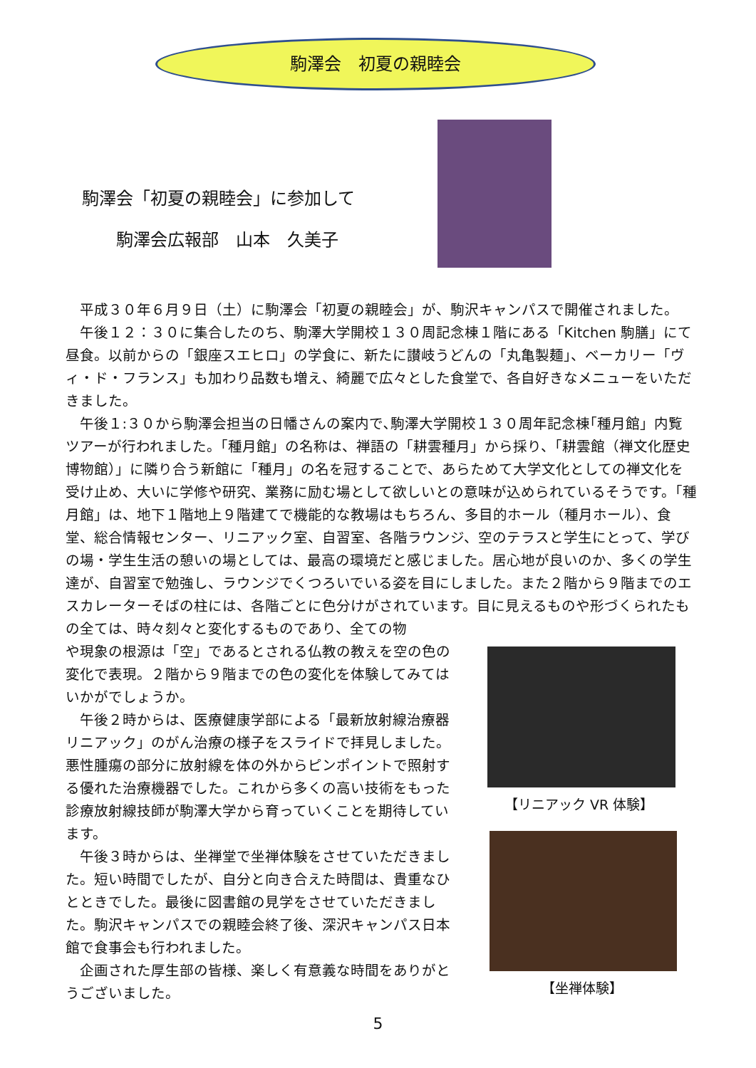駒澤会　初夏の親睦会
駒澤会「初夏の親睦会」に参加して
　　駒澤会広報部　山本　久美子
平成３０年６月９日（土）に駒澤会「初夏の親睦会」が、駒沢キャンパスで開催されました。
午後１２：３０に集合したのち、駒澤大学開校１３０周記念棟１階にある「Kitchen 駒膳」にて昼食。以前からの「銀座スエヒロ」の学食に、新たに讃岐うどんの「丸亀製麺」、ベーカリー「ヴィ・ド・フランス」も加わり品数も増え、綺麗で広々とした食堂で、各自好きなメニューをいただきました。
午後１:３０から駒澤会担当の日幡さんの案内で､駒澤大学開校１３０周年記念棟｢種月館」内覧ツアーが行われました。「種月館」の名称は、禅語の「耕雲種月」から採り、「耕雲館（禅文化歴史博物館）」に隣り合う新館に「種月」の名を冠することで、あらためて大学文化としての禅文化を受け止め、大いに学修や研究、業務に励む場として欲しいとの意味が込められているそうです。「種月館」は、地下１階地上９階建てで機能的な教場はもちろん、多目的ホール（種月ホール）、食堂、総合情報センター、リニアック室、自習室、各階ラウンジ、空のテラスと学生にとって、学びの場・学生生活の憩いの場としては、最高の環境だと感じました。居心地が良いのか、多くの学生達が、自習室で勉強し、ラウンジでくつろいでいる姿を目にしました。また２階から９階までのエスカレーターそばの柱には、各階ごとに色分けがされています。目に見えるものや形づくられたもの全ては、時々刻々と変化するものであり、全ての物
や現象の根源は「空」であるとされる仏教の教えを空の色の変化で表現。２階から９階までの色の変化を体験してみてはいかがでしょうか。
午後２時からは、医療健康学部による「最新放射線治療器リニアック」のがん治療の様子をスライドで拝見しました。悪性腫瘍の部分に放射線を体の外からピンポイントで照射する優れた治療機器でした。これから多くの高い技術をもった診療放射線技師が駒澤大学から育っていくことを期待しています。
午後３時からは、坐禅堂で坐禅体験をさせていただきました。短い時間でしたが、自分と向き合えた時間は、貴重なひとときでした。最後に図書館の見学をさせていただきました。駒沢キャンパスでの親睦会終了後、深沢キャンパス日本館で食事会も行われました。
企画された厚生部の皆様、楽しく有意義な時間をありがとうございました。
【リニアック VR 体験】
【坐禅体験】
5